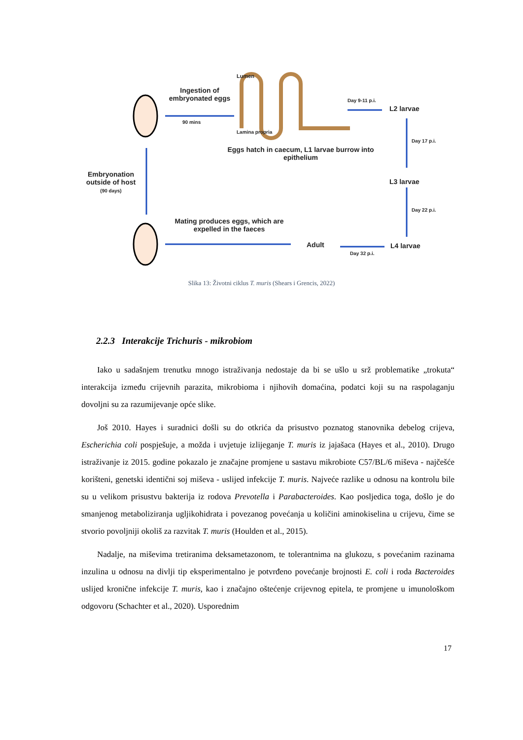Lumen
Ingestion of embryonated eggs
90 mins
Lamina propria
Eggs hatch in caecum, L1 larvae burrow into epithelium
Day 9-11 p.i.
L2 larvae
Day 17 p.i.
L3 larvae
Day 22 p.i.
L4 larvae
Adult
Day 32 p.i.
Mating produces eggs, which are expelled in the faeces
Embryonation outside of host
(90 days)
Slika 13: Životni ciklus T. muris (Shears i Grencis, 2022)
2.2.3 Interakcije Trichuris - mikrobiom
Iako u sadašnjem trenutku mnogo istraživanja nedostaje da bi se ušlo u srž problematike „trokuta“ interakcija između crijevnih parazita, mikrobioma i njihovih domaćina, podatci koji su na raspolaganju dovoljni su za razumijevanje opće slike.
Još 2010. Hayes i suradnici došli su do otkrića da prisustvo poznatog stanovnika debelog crijeva, Escherichia coli pospješuje, a možda i uvjetuje izlijeganje T. muris iz jajašaca (Hayes et al., 2010). Drugo istraživanje iz 2015. godine pokazalo je značajne promjene u sastavu mikrobiote C57/BL/6 miševa - najčešće korišteni, genetski identični soj miševa - uslijed infekcije T. muris. Najveće razlike u odnosu na kontrolu bile su u velikom prisustvu bakterija iz rodova Prevotella i Parabacteroides. Kao posljedica toga, došlo je do smanjenog metaboliziranja ugljikohidrata i povezanog povećanja u količini aminokiselina u crijevu, čime se stvorio povoljniji okoliš za razvitak T. muris (Houlden et al., 2015).
Nadalje, na miševima tretiranima deksametazonom, te tolerantnima na glukozu, s povećanim razinama inzulina u odnosu na divlji tip eksperimentalno je potvrđeno povećanje brojnosti E. coli i roda Bacteroides uslijed kronične infekcije T. muris, kao i značajno oštećenje crijevnog epitela, te promjene u imunološkom odgovoru (Schachter et al., 2020). Usporednim
17